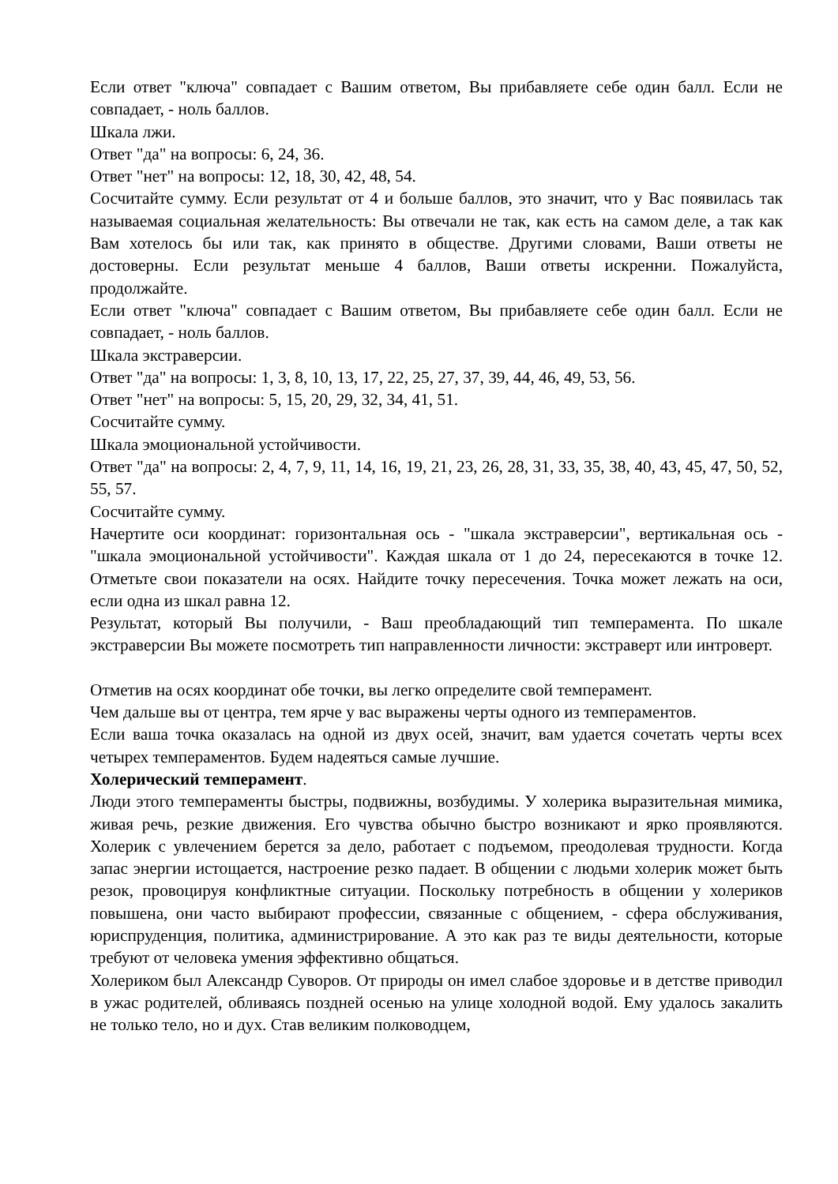Если ответ "ключа" совпадает с Вашим ответом, Вы прибавляете себе один балл. Если не совпадает, - ноль баллов.
Шкала лжи.
Ответ "да" на вопросы: 6, 24, 36.
Ответ "нет" на вопросы: 12, 18, 30, 42, 48, 54.
Сосчитайте сумму. Если результат от 4 и больше баллов, это значит, что у Вас появилась так называемая социальная желательность: Вы отвечали не так, как есть на самом деле, а так как Вам хотелось бы или так, как принято в обществе. Другими словами, Ваши ответы не достоверны. Если результат меньше 4 баллов, Ваши ответы искренни. Пожалуйста, продолжайте.
Если ответ "ключа" совпадает с Вашим ответом, Вы прибавляете себе один балл. Если не совпадает, - ноль баллов.
Шкала экстраверсии.
Ответ "да" на вопросы: 1, 3, 8, 10, 13, 17, 22, 25, 27, 37, 39, 44, 46, 49, 53, 56.
Ответ "нет" на вопросы: 5, 15, 20, 29, 32, 34, 41, 51.
Сосчитайте сумму.
Шкала эмоциональной устойчивости.
Ответ "да" на вопросы: 2, 4, 7, 9, 11, 14, 16, 19, 21, 23, 26, 28, 31, 33, 35, 38, 40, 43, 45, 47, 50, 52, 55, 57.
Сосчитайте сумму.
Начертите оси координат: горизонтальная ось - "шкала экстраверсии", вертикальная ось - "шкала эмоциональной устойчивости". Каждая шкала от 1 до 24, пересекаются в точке 12. Отметьте свои показатели на осях. Найдите точку пересечения. Точка может лежать на оси, если одна из шкал равна 12.
Результат, который Вы получили, - Ваш преобладающий тип темперамента. По шкале экстраверсии Вы можете посмотреть тип направленности личности: экстраверт или интроверт.
Отметив на осях координат обе точки, вы легко определите свой темперамент.
Чем дальше вы от центра, тем ярче у вас выражены черты одного из темпераментов.
Если ваша точка оказалась на одной из двух осей, значит, вам удается сочетать черты всех четырех темпераментов. Будем надеяться самые лучшие.
Холерический темперамент.
Люди этого темпераменты быстры, подвижны, возбудимы. У холерика выразительная мимика, живая речь, резкие движения. Его чувства обычно быстро возникают и ярко проявляются. Холерик с увлечением берется за дело, работает с подъемом, преодолевая трудности. Когда запас энергии истощается, настроение резко падает. В общении с людьми холерик может быть резок, провоцируя конфликтные ситуации. Поскольку потребность в общении у холериков повышена, они часто выбирают профессии, связанные с общением, - сфера обслуживания, юриспруденция, политика, администрирование. А это как раз те виды деятельности, которые требуют от человека умения эффективно общаться.
Холериком был Александр Суворов. От природы он имел слабое здоровье и в детстве приводил в ужас родителей, обливаясь поздней осенью на улице холодной водой. Ему удалось закалить не только тело, но и дух. Став великим полководцем,